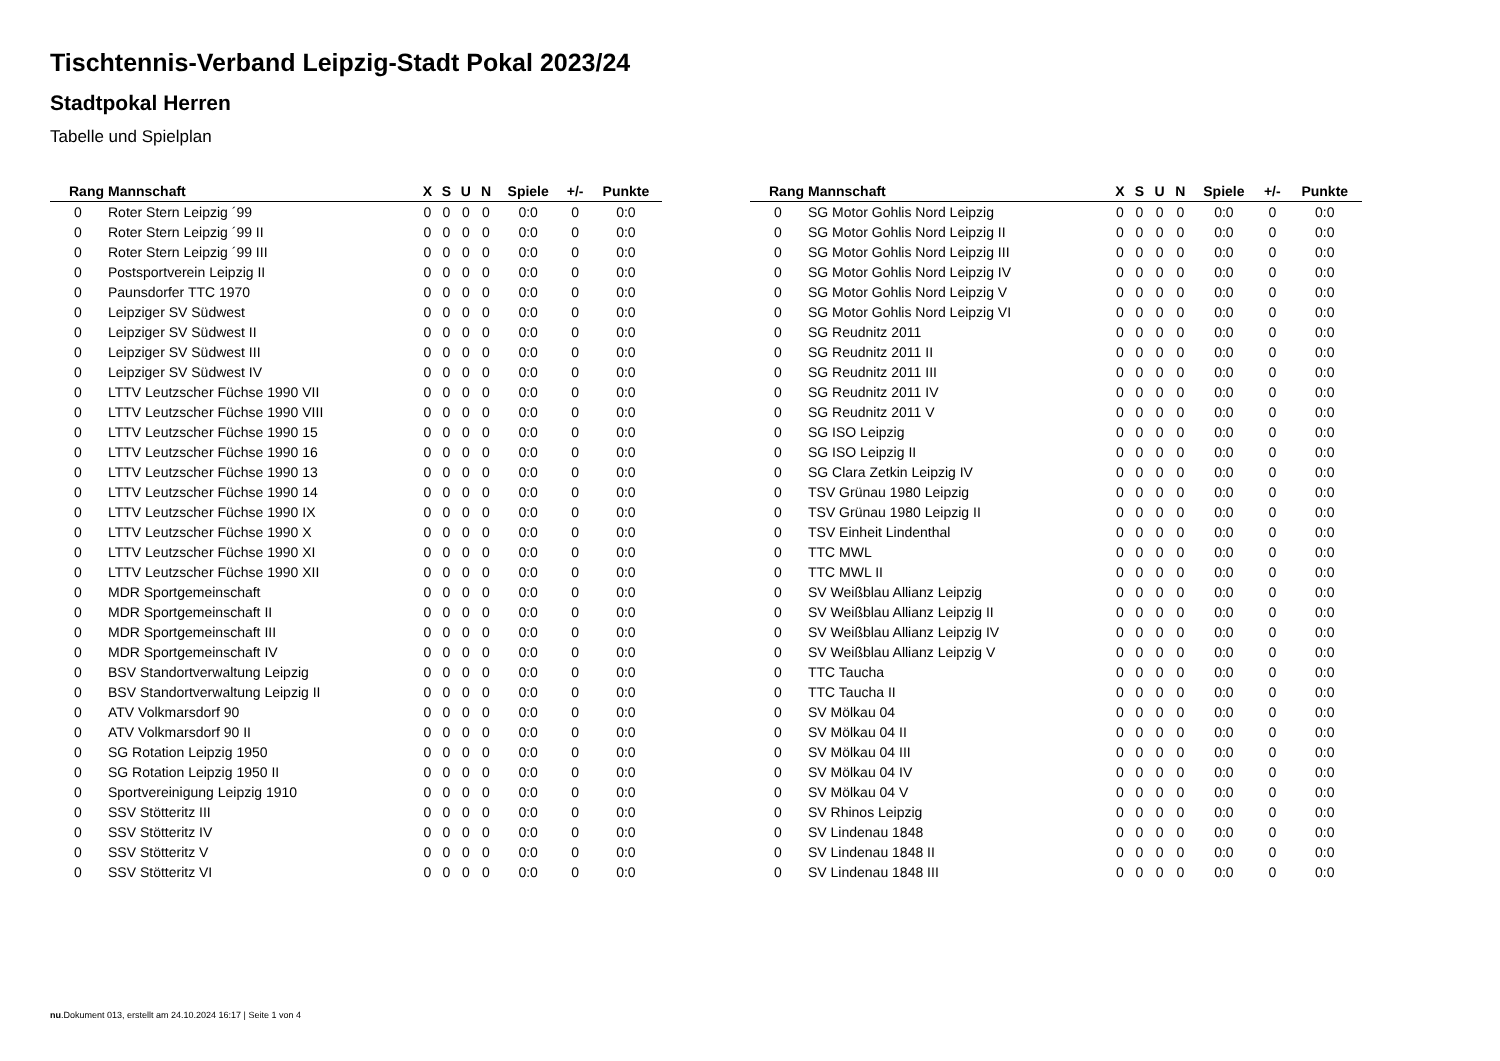Tischtennis-Verband Leipzig-Stadt Pokal 2023/24
Stadtpokal Herren
Tabelle und Spielplan
| Rang | Mannschaft | X | S | U | N | Spiele | +/- | Punkte |
| --- | --- | --- | --- | --- | --- | --- | --- | --- |
| 0 | Roter Stern Leipzig ´99 | 0 | 0 | 0 | 0 | 0:0 | 0 | 0:0 |
| 0 | Roter Stern Leipzig ´99 II | 0 | 0 | 0 | 0 | 0:0 | 0 | 0:0 |
| 0 | Roter Stern Leipzig ´99 III | 0 | 0 | 0 | 0 | 0:0 | 0 | 0:0 |
| 0 | Postsportverein Leipzig II | 0 | 0 | 0 | 0 | 0:0 | 0 | 0:0 |
| 0 | Paunsdorfer TTC 1970 | 0 | 0 | 0 | 0 | 0:0 | 0 | 0:0 |
| 0 | Leipziger SV Südwest | 0 | 0 | 0 | 0 | 0:0 | 0 | 0:0 |
| 0 | Leipziger SV Südwest II | 0 | 0 | 0 | 0 | 0:0 | 0 | 0:0 |
| 0 | Leipziger SV Südwest III | 0 | 0 | 0 | 0 | 0:0 | 0 | 0:0 |
| 0 | Leipziger SV Südwest IV | 0 | 0 | 0 | 0 | 0:0 | 0 | 0:0 |
| 0 | LTTV Leutzscher Füchse 1990 VII | 0 | 0 | 0 | 0 | 0:0 | 0 | 0:0 |
| 0 | LTTV Leutzscher Füchse 1990 VIII | 0 | 0 | 0 | 0 | 0:0 | 0 | 0:0 |
| 0 | LTTV Leutzscher Füchse 1990 15 | 0 | 0 | 0 | 0 | 0:0 | 0 | 0:0 |
| 0 | LTTV Leutzscher Füchse 1990 16 | 0 | 0 | 0 | 0 | 0:0 | 0 | 0:0 |
| 0 | LTTV Leutzscher Füchse 1990 13 | 0 | 0 | 0 | 0 | 0:0 | 0 | 0:0 |
| 0 | LTTV Leutzscher Füchse 1990 14 | 0 | 0 | 0 | 0 | 0:0 | 0 | 0:0 |
| 0 | LTTV Leutzscher Füchse 1990 IX | 0 | 0 | 0 | 0 | 0:0 | 0 | 0:0 |
| 0 | LTTV Leutzscher Füchse 1990 X | 0 | 0 | 0 | 0 | 0:0 | 0 | 0:0 |
| 0 | LTTV Leutzscher Füchse 1990 XI | 0 | 0 | 0 | 0 | 0:0 | 0 | 0:0 |
| 0 | LTTV Leutzscher Füchse 1990 XII | 0 | 0 | 0 | 0 | 0:0 | 0 | 0:0 |
| 0 | MDR Sportgemeinschaft | 0 | 0 | 0 | 0 | 0:0 | 0 | 0:0 |
| 0 | MDR Sportgemeinschaft II | 0 | 0 | 0 | 0 | 0:0 | 0 | 0:0 |
| 0 | MDR Sportgemeinschaft III | 0 | 0 | 0 | 0 | 0:0 | 0 | 0:0 |
| 0 | MDR Sportgemeinschaft IV | 0 | 0 | 0 | 0 | 0:0 | 0 | 0:0 |
| 0 | BSV Standortverwaltung Leipzig | 0 | 0 | 0 | 0 | 0:0 | 0 | 0:0 |
| 0 | BSV Standortverwaltung Leipzig II | 0 | 0 | 0 | 0 | 0:0 | 0 | 0:0 |
| 0 | ATV Volkmarsdorf 90 | 0 | 0 | 0 | 0 | 0:0 | 0 | 0:0 |
| 0 | ATV Volkmarsdorf 90 II | 0 | 0 | 0 | 0 | 0:0 | 0 | 0:0 |
| 0 | SG Rotation Leipzig 1950 | 0 | 0 | 0 | 0 | 0:0 | 0 | 0:0 |
| 0 | SG Rotation Leipzig 1950 II | 0 | 0 | 0 | 0 | 0:0 | 0 | 0:0 |
| 0 | Sportvereinigung Leipzig 1910 | 0 | 0 | 0 | 0 | 0:0 | 0 | 0:0 |
| 0 | SSV Stötteritz III | 0 | 0 | 0 | 0 | 0:0 | 0 | 0:0 |
| 0 | SSV Stötteritz IV | 0 | 0 | 0 | 0 | 0:0 | 0 | 0:0 |
| 0 | SSV Stötteritz V | 0 | 0 | 0 | 0 | 0:0 | 0 | 0:0 |
| 0 | SSV Stötteritz VI | 0 | 0 | 0 | 0 | 0:0 | 0 | 0:0 |
| Rang | Mannschaft | X | S | U | N | Spiele | +/- | Punkte |
| --- | --- | --- | --- | --- | --- | --- | --- | --- |
| 0 | SG Motor Gohlis Nord Leipzig | 0 | 0 | 0 | 0 | 0:0 | 0 | 0:0 |
| 0 | SG Motor Gohlis Nord Leipzig II | 0 | 0 | 0 | 0 | 0:0 | 0 | 0:0 |
| 0 | SG Motor Gohlis Nord Leipzig III | 0 | 0 | 0 | 0 | 0:0 | 0 | 0:0 |
| 0 | SG Motor Gohlis Nord Leipzig IV | 0 | 0 | 0 | 0 | 0:0 | 0 | 0:0 |
| 0 | SG Motor Gohlis Nord Leipzig V | 0 | 0 | 0 | 0 | 0:0 | 0 | 0:0 |
| 0 | SG Motor Gohlis Nord Leipzig VI | 0 | 0 | 0 | 0 | 0:0 | 0 | 0:0 |
| 0 | SG Reudnitz 2011 | 0 | 0 | 0 | 0 | 0:0 | 0 | 0:0 |
| 0 | SG Reudnitz 2011 II | 0 | 0 | 0 | 0 | 0:0 | 0 | 0:0 |
| 0 | SG Reudnitz 2011 III | 0 | 0 | 0 | 0 | 0:0 | 0 | 0:0 |
| 0 | SG Reudnitz 2011 IV | 0 | 0 | 0 | 0 | 0:0 | 0 | 0:0 |
| 0 | SG Reudnitz 2011 V | 0 | 0 | 0 | 0 | 0:0 | 0 | 0:0 |
| 0 | SG ISO Leipzig | 0 | 0 | 0 | 0 | 0:0 | 0 | 0:0 |
| 0 | SG ISO Leipzig II | 0 | 0 | 0 | 0 | 0:0 | 0 | 0:0 |
| 0 | SG Clara Zetkin Leipzig IV | 0 | 0 | 0 | 0 | 0:0 | 0 | 0:0 |
| 0 | TSV Grünau 1980 Leipzig | 0 | 0 | 0 | 0 | 0:0 | 0 | 0:0 |
| 0 | TSV Grünau 1980 Leipzig II | 0 | 0 | 0 | 0 | 0:0 | 0 | 0:0 |
| 0 | TSV Einheit Lindenthal | 0 | 0 | 0 | 0 | 0:0 | 0 | 0:0 |
| 0 | TTC MWL | 0 | 0 | 0 | 0 | 0:0 | 0 | 0:0 |
| 0 | TTC MWL II | 0 | 0 | 0 | 0 | 0:0 | 0 | 0:0 |
| 0 | SV Weißblau Allianz Leipzig | 0 | 0 | 0 | 0 | 0:0 | 0 | 0:0 |
| 0 | SV Weißblau Allianz Leipzig II | 0 | 0 | 0 | 0 | 0:0 | 0 | 0:0 |
| 0 | SV Weißblau Allianz Leipzig IV | 0 | 0 | 0 | 0 | 0:0 | 0 | 0:0 |
| 0 | SV Weißblau Allianz Leipzig V | 0 | 0 | 0 | 0 | 0:0 | 0 | 0:0 |
| 0 | TTC Taucha | 0 | 0 | 0 | 0 | 0:0 | 0 | 0:0 |
| 0 | TTC Taucha II | 0 | 0 | 0 | 0 | 0:0 | 0 | 0:0 |
| 0 | SV Mölkau 04 | 0 | 0 | 0 | 0 | 0:0 | 0 | 0:0 |
| 0 | SV Mölkau 04 II | 0 | 0 | 0 | 0 | 0:0 | 0 | 0:0 |
| 0 | SV Mölkau 04 III | 0 | 0 | 0 | 0 | 0:0 | 0 | 0:0 |
| 0 | SV Mölkau 04 IV | 0 | 0 | 0 | 0 | 0:0 | 0 | 0:0 |
| 0 | SV Mölkau 04 V | 0 | 0 | 0 | 0 | 0:0 | 0 | 0:0 |
| 0 | SV Rhinos Leipzig | 0 | 0 | 0 | 0 | 0:0 | 0 | 0:0 |
| 0 | SV Lindenau 1848 | 0 | 0 | 0 | 0 | 0:0 | 0 | 0:0 |
| 0 | SV Lindenau 1848 II | 0 | 0 | 0 | 0 | 0:0 | 0 | 0:0 |
| 0 | SV Lindenau 1848 III | 0 | 0 | 0 | 0 | 0:0 | 0 | 0:0 |
nu.Dokument 013, erstellt am 24.10.2024 16:17 | Seite 1 von 4